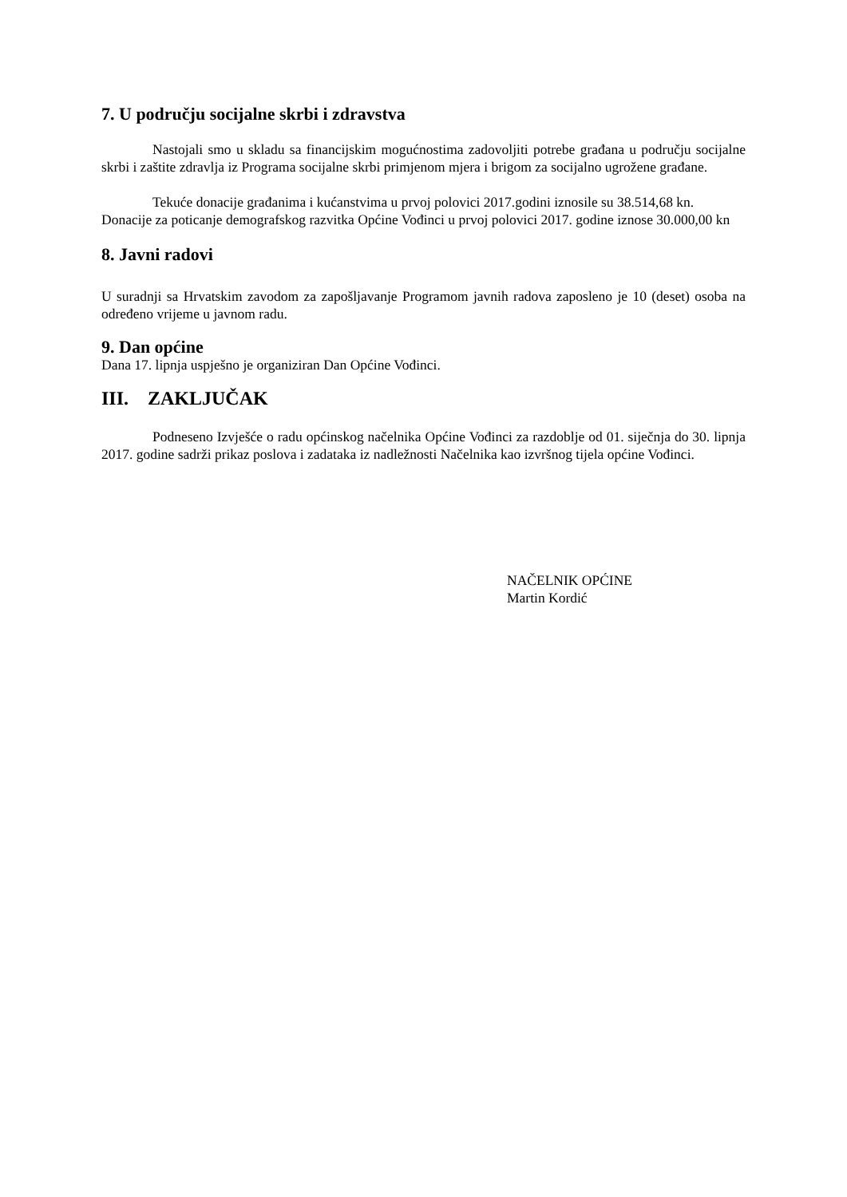7. U području socijalne skrbi i zdravstva
Nastojali smo u skladu sa financijskim mogućnostima zadovoljiti potrebe građana u području socijalne skrbi i zaštite zdravlja iz Programa socijalne skrbi primjenom mjera i brigom za socijalno ugrožene građane.
Tekuće donacije građanima i kućanstvima u prvoj polovici 2017.godini iznosile su 38.514,68 kn.
Donacije za poticanje demografskog razvitka Općine Vođinci u prvoj polovici 2017. godine iznose 30.000,00 kn
8. Javni radovi
U suradnji sa Hrvatskim zavodom za zapošljavanje Programom javnih radova zaposleno je 10 (deset) osoba na određeno vrijeme u javnom radu.
9. Dan općine
Dana 17. lipnja uspješno je organiziran Dan Općine Vođinci.
III. ZAKLJUČAK
Podneseno Izvješće o radu općinskog načelnika Općine Vođinci za razdoblje od 01. siječnja do 30. lipnja 2017. godine sadrži prikaz poslova i zadataka iz nadležnosti Načelnika kao izvršnog tijela općine Vođinci.
NAČELNIK OPĆINE
Martin Kordić